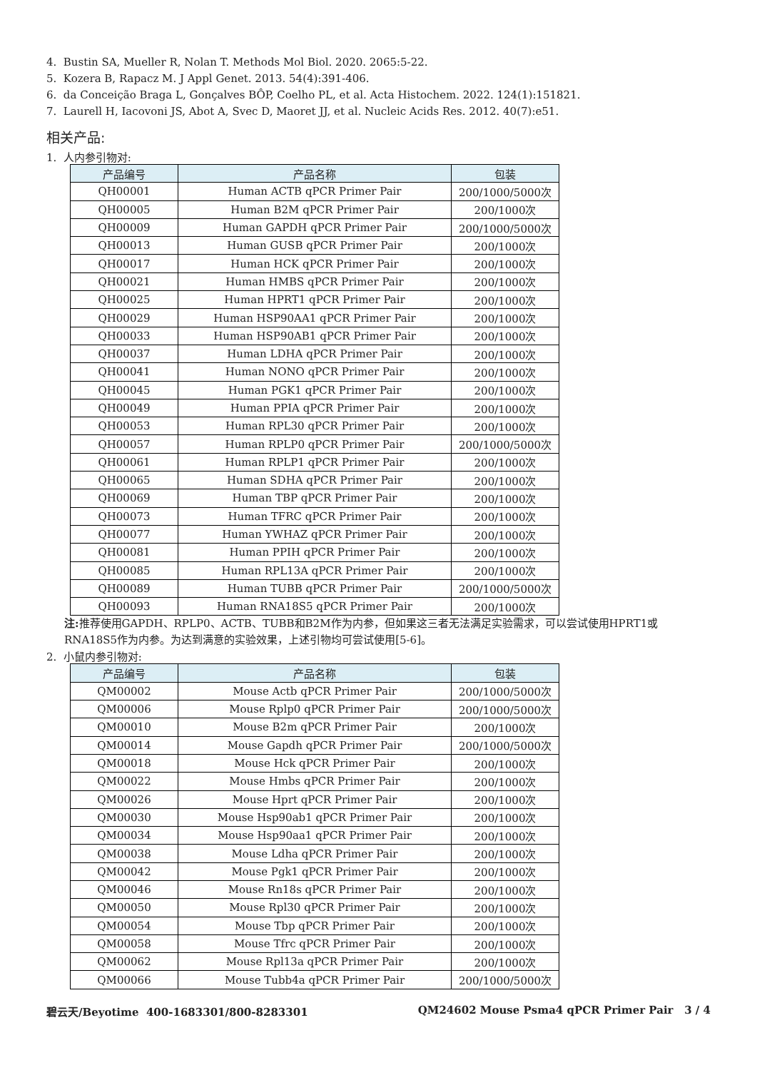4. Bustin SA, Mueller R, Nolan T. Methods Mol Biol. 2020. 2065:5-22.
5. Kozera B, Rapacz M. J Appl Genet. 2013. 54(4):391-406.
6. da Conceição Braga L, Gonçalves BÔP, Coelho PL, et al. Acta Histochem. 2022. 124(1):151821.
7. Laurell H, Iacovoni JS, Abot A, Svec D, Maoret JJ, et al. Nucleic Acids Res. 2012. 40(7):e51.
相关产品:
1. 人内参引物对:
| 产品编号 | 产品名称 | 包装 |
| --- | --- | --- |
| QH00001 | Human ACTB qPCR Primer Pair | 200/1000/5000次 |
| QH00005 | Human B2M qPCR Primer Pair | 200/1000次 |
| QH00009 | Human GAPDH qPCR Primer Pair | 200/1000/5000次 |
| QH00013 | Human GUSB qPCR Primer Pair | 200/1000次 |
| QH00017 | Human HCK qPCR Primer Pair | 200/1000次 |
| QH00021 | Human HMBS qPCR Primer Pair | 200/1000次 |
| QH00025 | Human HPRT1 qPCR Primer Pair | 200/1000次 |
| QH00029 | Human HSP90AA1 qPCR Primer Pair | 200/1000次 |
| QH00033 | Human HSP90AB1 qPCR Primer Pair | 200/1000次 |
| QH00037 | Human LDHA qPCR Primer Pair | 200/1000次 |
| QH00041 | Human NONO qPCR Primer Pair | 200/1000次 |
| QH00045 | Human PGK1 qPCR Primer Pair | 200/1000次 |
| QH00049 | Human PPIA qPCR Primer Pair | 200/1000次 |
| QH00053 | Human RPL30 qPCR Primer Pair | 200/1000次 |
| QH00057 | Human RPLP0 qPCR Primer Pair | 200/1000/5000次 |
| QH00061 | Human RPLP1 qPCR Primer Pair | 200/1000次 |
| QH00065 | Human SDHA qPCR Primer Pair | 200/1000次 |
| QH00069 | Human TBP qPCR Primer Pair | 200/1000次 |
| QH00073 | Human TFRC qPCR Primer Pair | 200/1000次 |
| QH00077 | Human YWHAZ qPCR Primer Pair | 200/1000次 |
| QH00081 | Human PPIH qPCR Primer Pair | 200/1000次 |
| QH00085 | Human RPL13A qPCR Primer Pair | 200/1000次 |
| QH00089 | Human TUBB qPCR Primer Pair | 200/1000/5000次 |
| QH00093 | Human RNA18S5 qPCR Primer Pair | 200/1000次 |
注: 推荐使用GAPDH、RPLP0、ACTB、TUBB和B2M作为内参，但如果这三者无法满足实验需求，可以尝试使用HPRT1或RNA18S5作为内参。为达到满意的实验效果，上述引物均可尝试使用[5-6]。
2. 小鼠内参引物对:
| 产品编号 | 产品名称 | 包装 |
| --- | --- | --- |
| QM00002 | Mouse Actb qPCR Primer Pair | 200/1000/5000次 |
| QM00006 | Mouse Rplp0 qPCR Primer Pair | 200/1000/5000次 |
| QM00010 | Mouse B2m qPCR Primer Pair | 200/1000次 |
| QM00014 | Mouse Gapdh qPCR Primer Pair | 200/1000/5000次 |
| QM00018 | Mouse Hck qPCR Primer Pair | 200/1000次 |
| QM00022 | Mouse Hmbs qPCR Primer Pair | 200/1000次 |
| QM00026 | Mouse Hprt qPCR Primer Pair | 200/1000次 |
| QM00030 | Mouse Hsp90ab1 qPCR Primer Pair | 200/1000次 |
| QM00034 | Mouse Hsp90aa1 qPCR Primer Pair | 200/1000次 |
| QM00038 | Mouse Ldha qPCR Primer Pair | 200/1000次 |
| QM00042 | Mouse Pgk1 qPCR Primer Pair | 200/1000次 |
| QM00046 | Mouse Rn18s qPCR Primer Pair | 200/1000次 |
| QM00050 | Mouse Rpl30 qPCR Primer Pair | 200/1000次 |
| QM00054 | Mouse Tbp qPCR Primer Pair | 200/1000次 |
| QM00058 | Mouse Tfrc qPCR Primer Pair | 200/1000次 |
| QM00062 | Mouse Rpl13a qPCR Primer Pair | 200/1000次 |
| QM00066 | Mouse Tubb4a qPCR Primer Pair | 200/1000/5000次 |
碧云天/Beyotime 400-1683301/800-8283301 QM24602 Mouse Psma4 qPCR Primer Pair 3 / 4